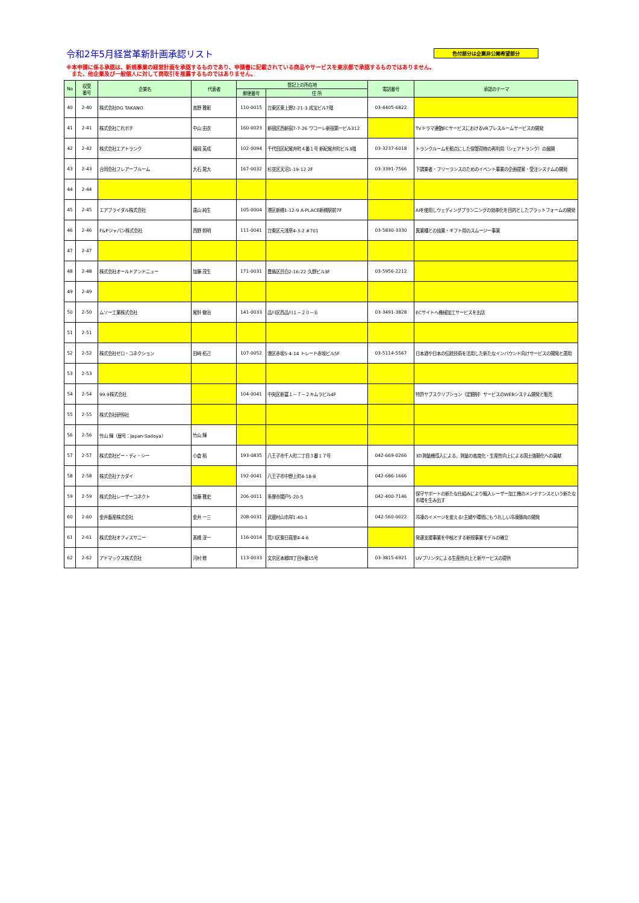令和2年5月経営革新計画承認リスト
色付部分は企業非公開希望部分
※本申請に係る承認は、新規事業の経営計画を承認するものであり、申請書に記載されている商品やサービスを東京都で承認するものではありません。
　また、他企業及び一般個人に対して商取引を推薦するものではありません。
| No | 収受 番号 | 企業名 | 代表者 | 登記上の所在地 | | 電話番号 | 承認のテーマ |
| --- | --- | --- | --- | --- | --- | --- | --- |
| | | | | 郵便番号 | 住 所 | | |
| 40 | 2-40 | 株式会社DG TAKANO | 高野 雅彰 | 110-0015 | 台東区東上野2-21-3 成宝ビル7階 | 03-4405-6822 | |
| 41 | 2-41 | 株式会社これポチ | 中山 由衣 | 160-0023 | 新宿区西新宿7-7-26 ワコーレ新宿第一ビル312 | | TVドラマ連動ECサービスにおけるVRプレスルームサービスの開発 |
| 42 | 2-42 | 株式会社エアトランク | 福岡 英成 | 102-0094 | 千代田区紀尾井町４番１号 新紀尾井町ビル3階 | 03-3237-6018 | トランクルームを拠点にした保管荷物の再利用（シェアトランク）の展開 |
| 43 | 2-43 | 合同会社フレアーブルーム | 大石 晃大 | 167-0032 | 杉並区天沼1-19-12 2F | 03-3391-7566 | 下請業者・フリーランスのためのイベント事業の企画提案・受注システムの開発 |
| 44 | 2-44 | | | | | | |
| 45 | 2-45 | エアブライダル株式会社 | 遠山 純生 | 105-0004 | 港区新橋1-12-9 A-PLACE新橋駅前7F | | AIを使用しウェディングプランニングの効率化を目的としたプラットフォームの開発 |
| 46 | 2-46 | F&Pジャパン株式会社 | 西野 照明 | 111-0041 | 台東区元浅草4-3-2 #701 | 03-5830-3330 | 異業種との協業・ギフト用のスムージー事業 |
| 47 | 2-47 | | | | | | |
| 48 | 2-48 | 株式会社オールドアンドニュー | 加藤 茂生 | 171-0031 | 豊島区目白2-16-22 久野ビル3F | 03-5956-2212 | |
| 49 | 2-49 | | | | | | |
| 50 | 2-50 | ムソー工業株式会社 | 尾針 徹治 | 141-0033 | 品川区西品川１－２０－６ | 03-3491-3828 | ECサイトへ機械加工サービスを出店 |
| 51 | 2-51 | | | | | | |
| 52 | 2-52 | 株式会社ゼロ・コネクション | 田﨑 拓己 | 107-0052 | 港区赤坂5-4-14 トレード赤坂ビル5F | 03-5114-5567 | 日本酒や日本の伝統技術を活用した新たなインバウンド向けサービスの開発と運用 |
| 53 | 2-53 | | | | | | |
| 54 | 2-54 | 99.9株式会社 | | 104-0041 | 中央区新富１－７－２キムラビル4F | | 特許サブスクリプション（定額制）サービスのWEBシステム開発と販売 |
| 55 | 2-55 | 株式会社研恒社 | | | | | |
| 56 | 2-56 | 竹山 輝（屋号：Japan-Sadoya） | 竹山 輝 | | | | |
| 57 | 2-57 | 株式会社ピー・ディ・シー | 小倉 裕 | 193-0835 | 八王子市千人町二丁目３番１７号 | 042-669-0266 | 3D測量機導入による、測量の高度化・生産性向上による国土強靭化への貢献 |
| 58 | 2-58 | 株式会社ナカダイ | | 192-0041 | 八王子市中野上町4-18-8 | 042-686-1666 | |
| 59 | 2-59 | 株式会社レーザーコネクト | 加藤 雅史 | 206-0011 | 多摩市関戸5-20-5 | 042-400-7146 | 保守サポートの新たな仕組みにより輸入レーザー加工機のメンテナンスという新たな市場を生み出す |
| 60 | 2-60 | 金井畜産株式会社 | 金井 一三 | 208-0031 | 武蔵村山市岸1-40-1 | 042-560-0022 | 冷凍のイメージを変える!主婦や環境にもうれしい冷凍豚肉の開発 |
| 61 | 2-61 | 株式会社オフィスサニー | 髙橋 淳一 | 116-0014 | 荒川区東日暮里4-4-6 | | 発達支援事業を中核とする新規事業モデルの確立 |
| 62 | 2-62 | アドマックス株式会社 | 河村 修 | 113-0033 | 文京区本郷四丁目9番15号 | 03-3815-6921 | UVプリンタによる生産性向上と新サービスの提供 |